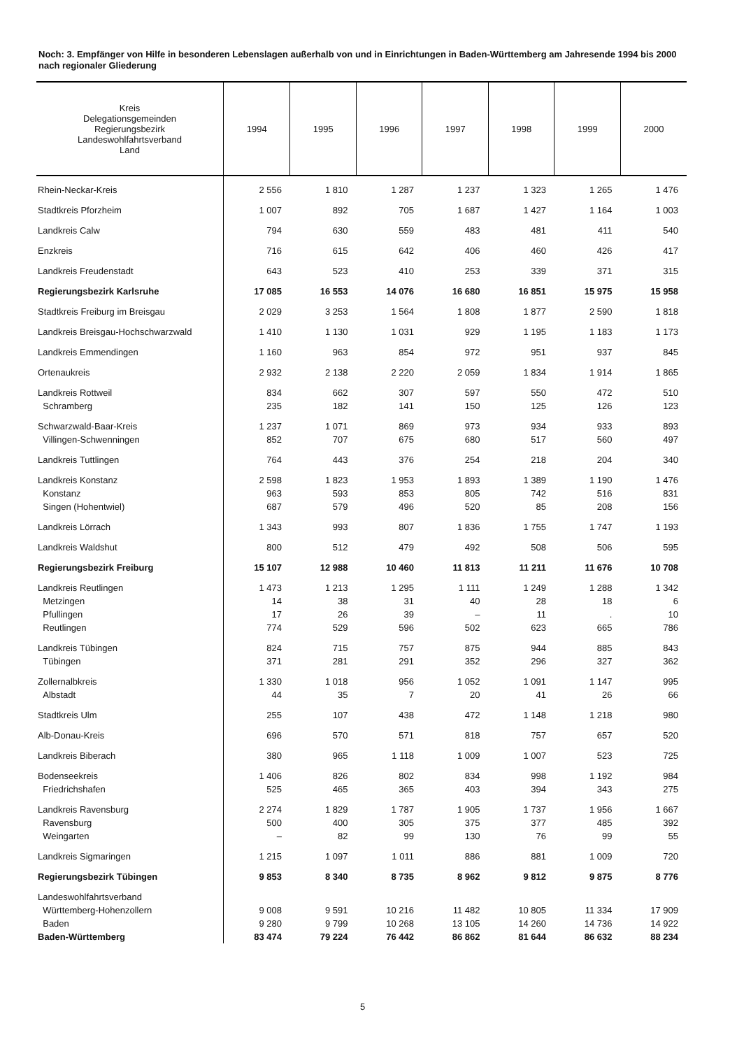Noch: 3. Empfänger von Hilfe in besonderen Lebenslagen außerhalb von und in Einrichtungen in Baden-Württemberg am Jahresende 1994 bis 2000 nach regionaler Gliederung
| Kreis Delegationsgemeinden Regierungsbezirk Landeswohlfahrtsverband Land | 1994 | 1995 | 1996 | 1997 | 1998 | 1999 | 2000 |
| --- | --- | --- | --- | --- | --- | --- | --- |
| Rhein-Neckar-Kreis | 2 556 | 1 810 | 1 287 | 1 237 | 1 323 | 1 265 | 1 476 |
| Stadtkreis Pforzheim | 1 007 | 892 | 705 | 1 687 | 1 427 | 1 164 | 1 003 |
| Landkreis Calw | 794 | 630 | 559 | 483 | 481 | 411 | 540 |
| Enzkreis | 716 | 615 | 642 | 406 | 460 | 426 | 417 |
| Landkreis Freudenstadt | 643 | 523 | 410 | 253 | 339 | 371 | 315 |
| Regierungsbezirk Karlsruhe | 17 085 | 16 553 | 14 076 | 16 680 | 16 851 | 15 975 | 15 958 |
| Stadtkreis Freiburg im Breisgau | 2 029 | 3 253 | 1 564 | 1 808 | 1 877 | 2 590 | 1 818 |
| Landkreis Breisgau-Hochschwarzwald | 1 410 | 1 130 | 1 031 | 929 | 1 195 | 1 183 | 1 173 |
| Landkreis Emmendingen | 1 160 | 963 | 854 | 972 | 951 | 937 | 845 |
| Ortenaukreis | 2 932 | 2 138 | 2 220 | 2 059 | 1 834 | 1 914 | 1 865 |
| Landkreis Rottweil | 834 | 662 | 307 | 597 | 550 | 472 | 510 |
| Schramberg | 235 | 182 | 141 | 150 | 125 | 126 | 123 |
| Schwarzwald-Baar-Kreis | 1 237 | 1 071 | 869 | 973 | 934 | 933 | 893 |
| Villingen-Schwenningen | 852 | 707 | 675 | 680 | 517 | 560 | 497 |
| Landkreis Tuttlingen | 764 | 443 | 376 | 254 | 218 | 204 | 340 |
| Landkreis Konstanz | 2 598 | 1 823 | 1 953 | 1 893 | 1 389 | 1 190 | 1 476 |
| Konstanz | 963 | 593 | 853 | 805 | 742 | 516 | 831 |
| Singen (Hohentwiel) | 687 | 579 | 496 | 520 | 85 | 208 | 156 |
| Landkreis Lörrach | 1 343 | 993 | 807 | 1 836 | 1 755 | 1 747 | 1 193 |
| Landkreis Waldshut | 800 | 512 | 479 | 492 | 508 | 506 | 595 |
| Regierungsbezirk Freiburg | 15 107 | 12 988 | 10 460 | 11 813 | 11 211 | 11 676 | 10 708 |
| Landkreis Reutlingen | 1 473 | 1 213 | 1 295 | 1 111 | 1 249 | 1 288 | 1 342 |
| Metzingen | 14 | 38 | 31 | 40 | 28 | 18 | 6 |
| Pfullingen | 17 | 26 | 39 | – | 11 | . | 10 |
| Reutlingen | 774 | 529 | 596 | 502 | 623 | 665 | 786 |
| Landkreis Tübingen | 824 | 715 | 757 | 875 | 944 | 885 | 843 |
| Tübingen | 371 | 281 | 291 | 352 | 296 | 327 | 362 |
| Zollernalbkreis | 1 330 | 1 018 | 956 | 1 052 | 1 091 | 1 147 | 995 |
| Albstadt | 44 | 35 | 7 | 20 | 41 | 26 | 66 |
| Stadtkreis Ulm | 255 | 107 | 438 | 472 | 1 148 | 1 218 | 980 |
| Alb-Donau-Kreis | 696 | 570 | 571 | 818 | 757 | 657 | 520 |
| Landkreis Biberach | 380 | 965 | 1 118 | 1 009 | 1 007 | 523 | 725 |
| Bodenseekreis | 1 406 | 826 | 802 | 834 | 998 | 1 192 | 984 |
| Friedrichshafen | 525 | 465 | 365 | 403 | 394 | 343 | 275 |
| Landkreis Ravensburg | 2 274 | 1 829 | 1 787 | 1 905 | 1 737 | 1 956 | 1 667 |
| Ravensburg | 500 | 400 | 305 | 375 | 377 | 485 | 392 |
| Weingarten | – | 82 | 99 | 130 | 76 | 99 | 55 |
| Landkreis Sigmaringen | 1 215 | 1 097 | 1 011 | 886 | 881 | 1 009 | 720 |
| Regierungsbezirk Tübingen | 9 853 | 8 340 | 8 735 | 8 962 | 9 812 | 9 875 | 8 776 |
| Landeswohlfahrtsverband | | | | | | | |
| Württemberg-Hohenzollern | 9 008 | 9 591 | 10 216 | 11 482 | 10 805 | 11 334 | 17 909 |
| Baden | 9 280 | 9 799 | 10 268 | 13 105 | 14 260 | 14 736 | 14 922 |
| Baden-Württemberg | 83 474 | 79 224 | 76 442 | 86 862 | 81 644 | 86 632 | 88 234 |
5